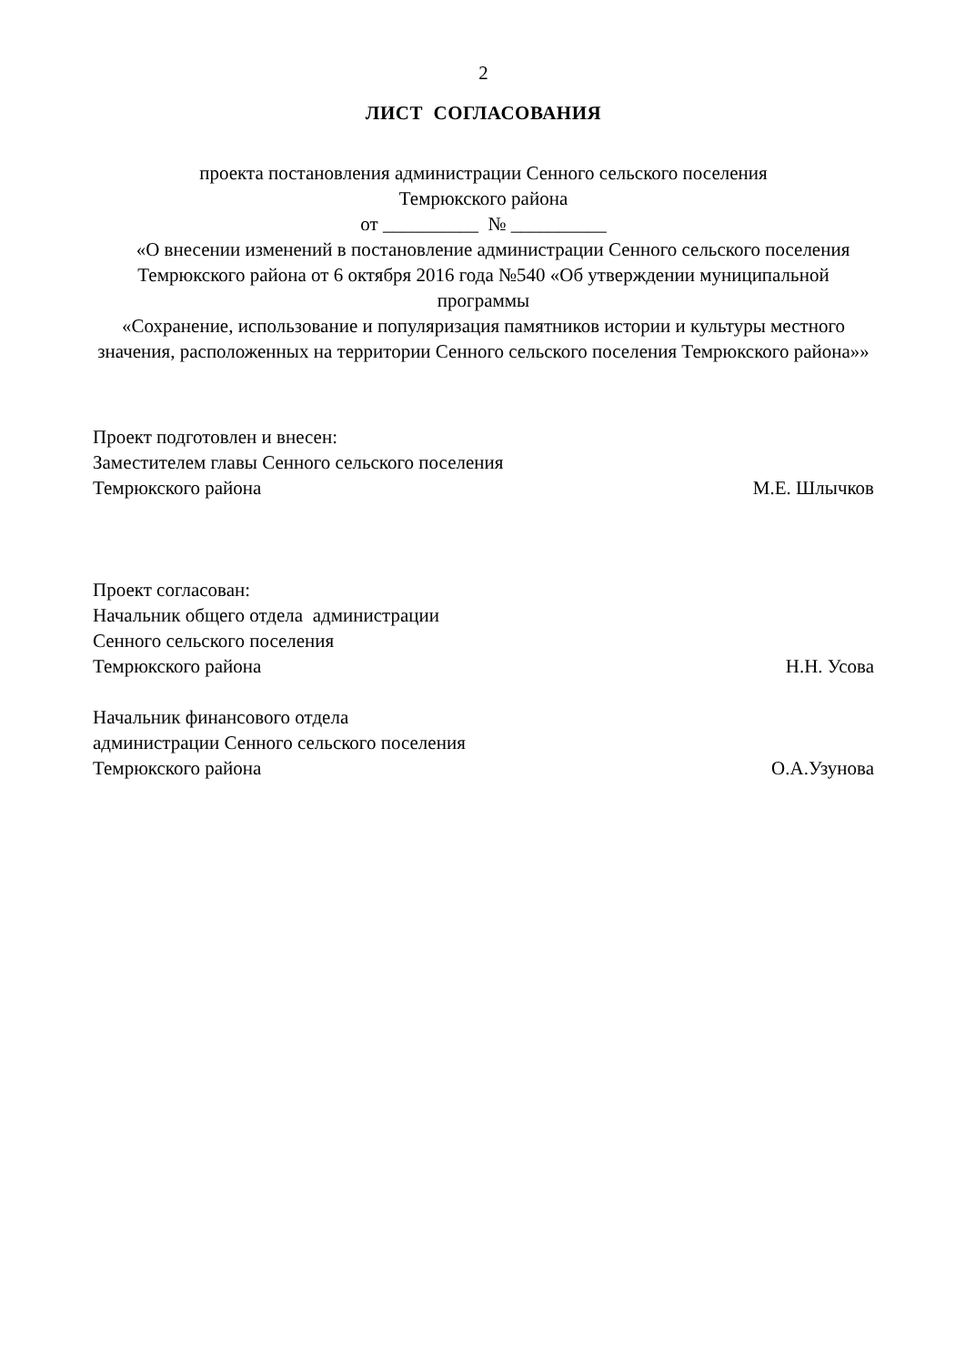2
ЛИСТ СОГЛАСОВАНИЯ
проекта постановления администрации Сенного сельского поселения
Темрюкского района
от __________ № __________
«О внесении изменений в постановление администрации Сенного сельского поселения Темрюкского района от 6 октября 2016 года №540 «Об утверждении муниципальной программы
«Сохранение, использование и популяризация памятников истории и культуры местного значения, расположенных на территории Сенного сельского поселения Темрюкского района»»
Проект подготовлен и внесен:
Заместителем главы Сенного сельского поселения
Темрюкского района М.Е. Шлычков
Проект согласован:
Начальник общего отдела администрации
Сенного сельского поселения
Темрюкского района Н.Н. Усова
Начальник финансового отдела
администрации Сенного сельского поселения
Темрюкского района О.А.Узунова